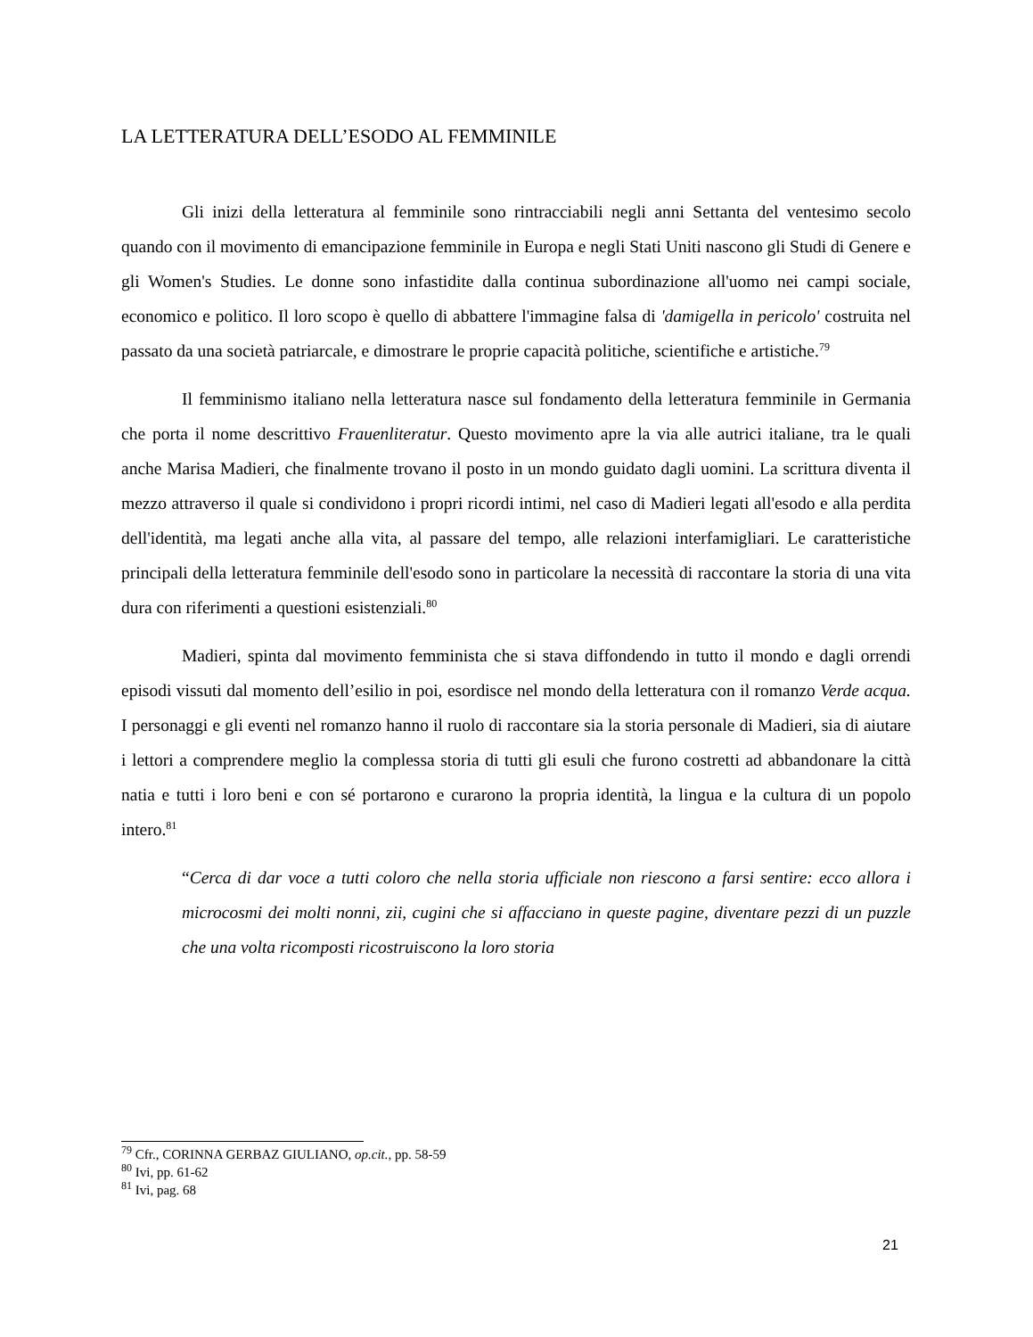LA LETTERATURA DELL’ESODO AL FEMMINILE
Gli inizi della letteratura al femminile sono rintracciabili negli anni Settanta del ventesimo secolo quando con il movimento di emancipazione femminile in Europa e negli Stati Uniti nascono gli Studi di Genere e gli Women's Studies. Le donne sono infastidite dalla continua subordinazione all'uomo nei campi sociale, economico e politico. Il loro scopo è quello di abbattere l'immagine falsa di 'damigella in pericolo' costruita nel passato da una società patriarcale, e dimostrare le proprie capacità politiche, scientifiche e artistiche.<sup>79</sup>
Il femminismo italiano nella letteratura nasce sul fondamento della letteratura femminile in Germania che porta il nome descrittivo Frauenliteratur. Questo movimento apre la via alle autrici italiane, tra le quali anche Marisa Madieri, che finalmente trovano il posto in un mondo guidato dagli uomini. La scrittura diventa il mezzo attraverso il quale si condividono i propri ricordi intimi, nel caso di Madieri legati all'esodo e alla perdita dell'identità, ma legati anche alla vita, al passare del tempo, alle relazioni interfamigliari. Le caratteristiche principali della letteratura femminile dell'esodo sono in particolare la necessità di raccontare la storia di una vita dura con riferimenti a questioni esistenziali.<sup>80</sup>
Madieri, spinta dal movimento femminista che si stava diffondendo in tutto il mondo e dagli orrendi episodi vissuti dal momento dell’esilio in poi, esordisce nel mondo della letteratura con il romanzo Verde acqua. I personaggi e gli eventi nel romanzo hanno il ruolo di raccontare sia la storia personale di Madieri, sia di aiutare i lettori a comprendere meglio la complessa storia di tutti gli esuli che furono costretti ad abbandonare la città natia e tutti i loro beni e con sé portarono e curarono la propria identità, la lingua e la cultura di un popolo intero.<sup>81</sup>
“Cerca di dar voce a tutti coloro che nella storia ufficiale non riescono a farsi sentire: ecco allora i microcosmi dei molti nonni, zii, cugini che si affacciano in queste pagine, diventare pezzi di un puzzle che una volta ricomposti ricostruiscono la loro storia
<sup>79</sup> Cfr., CORINNA GERBAZ GIULIANO, op.cit., pp. 58-59
<sup>80</sup> Ivi, pp. 61-62
<sup>81</sup> Ivi, pag. 68
21